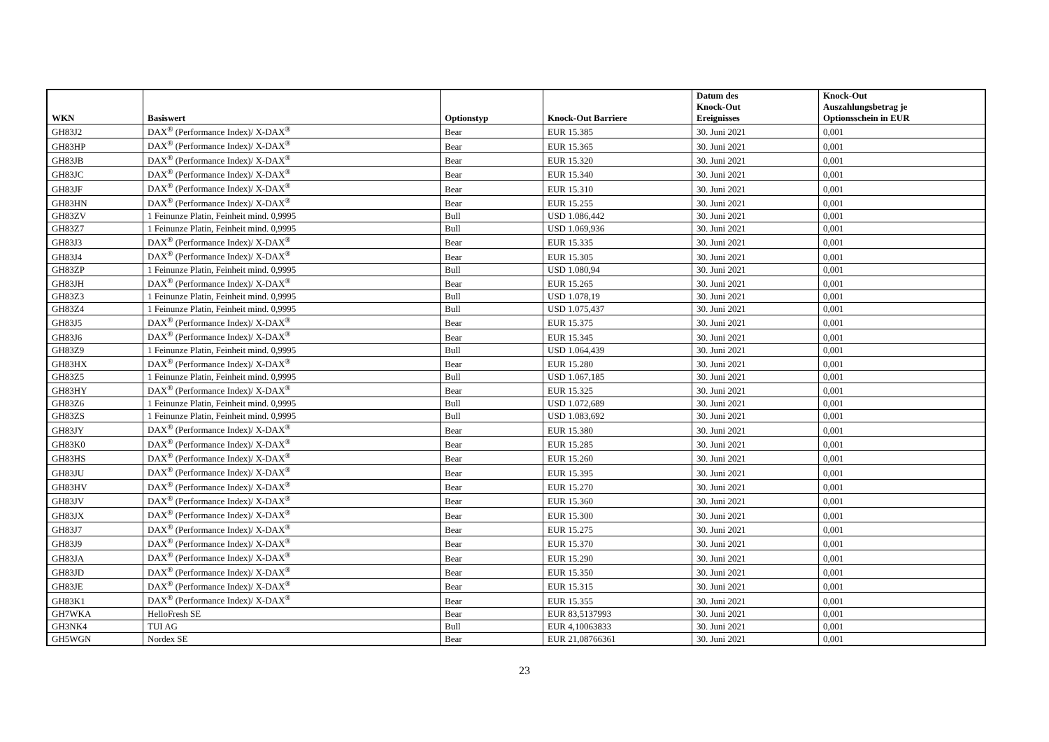| WKN | Basiswert | Optionstyp | Knock-Out Barriere | Datum des Knock-Out Ereignisses | Knock-Out Auszahlungsbetrag je Optionsschein in EUR |
| --- | --- | --- | --- | --- | --- |
| GH83J2 | DAX<sup>®</sup> (Performance Index)/ X-DAX<sup>®</sup> | Bear | EUR 15.385 | 30. Juni 2021 | 0,001 |
| GH83HP | DAX<sup>®</sup> (Performance Index)/ X-DAX<sup>®</sup> | Bear | EUR 15.365 | 30. Juni 2021 | 0,001 |
| GH83JB | DAX<sup>®</sup> (Performance Index)/ X-DAX<sup>®</sup> | Bear | EUR 15.320 | 30. Juni 2021 | 0,001 |
| GH83JC | DAX<sup>®</sup> (Performance Index)/ X-DAX<sup>®</sup> | Bear | EUR 15.340 | 30. Juni 2021 | 0,001 |
| GH83JF | DAX<sup>®</sup> (Performance Index)/ X-DAX<sup>®</sup> | Bear | EUR 15.310 | 30. Juni 2021 | 0,001 |
| GH83HN | DAX<sup>®</sup> (Performance Index)/ X-DAX<sup>®</sup> | Bear | EUR 15.255 | 30. Juni 2021 | 0,001 |
| GH83ZV | 1 Feinunze Platin, Feinheit mind. 0,9995 | Bull | USD 1.086,442 | 30. Juni 2021 | 0,001 |
| GH83Z7 | 1 Feinunze Platin, Feinheit mind. 0,9995 | Bull | USD 1.069,936 | 30. Juni 2021 | 0,001 |
| GH83J3 | DAX<sup>®</sup> (Performance Index)/ X-DAX<sup>®</sup> | Bear | EUR 15.335 | 30. Juni 2021 | 0,001 |
| GH83J4 | DAX<sup>®</sup> (Performance Index)/ X-DAX<sup>®</sup> | Bear | EUR 15.305 | 30. Juni 2021 | 0,001 |
| GH83ZP | 1 Feinunze Platin, Feinheit mind. 0,9995 | Bull | USD 1.080,94 | 30. Juni 2021 | 0,001 |
| GH83JH | DAX<sup>®</sup> (Performance Index)/ X-DAX<sup>®</sup> | Bear | EUR 15.265 | 30. Juni 2021 | 0,001 |
| GH83Z3 | 1 Feinunze Platin, Feinheit mind. 0,9995 | Bull | USD 1.078,19 | 30. Juni 2021 | 0,001 |
| GH83Z4 | 1 Feinunze Platin, Feinheit mind. 0,9995 | Bull | USD 1.075,437 | 30. Juni 2021 | 0,001 |
| GH83J5 | DAX<sup>®</sup> (Performance Index)/ X-DAX<sup>®</sup> | Bear | EUR 15.375 | 30. Juni 2021 | 0,001 |
| GH83J6 | DAX<sup>®</sup> (Performance Index)/ X-DAX<sup>®</sup> | Bear | EUR 15.345 | 30. Juni 2021 | 0,001 |
| GH83Z9 | 1 Feinunze Platin, Feinheit mind. 0,9995 | Bull | USD 1.064,439 | 30. Juni 2021 | 0,001 |
| GH83HX | DAX<sup>®</sup> (Performance Index)/ X-DAX<sup>®</sup> | Bear | EUR 15.280 | 30. Juni 2021 | 0,001 |
| GH83Z5 | 1 Feinunze Platin, Feinheit mind. 0,9995 | Bull | USD 1.067,185 | 30. Juni 2021 | 0,001 |
| GH83HY | DAX<sup>®</sup> (Performance Index)/ X-DAX<sup>®</sup> | Bear | EUR 15.325 | 30. Juni 2021 | 0,001 |
| GH83Z6 | 1 Feinunze Platin, Feinheit mind. 0,9995 | Bull | USD 1.072,689 | 30. Juni 2021 | 0,001 |
| GH83ZS | 1 Feinunze Platin, Feinheit mind. 0,9995 | Bull | USD 1.083,692 | 30. Juni 2021 | 0,001 |
| GH83JY | DAX<sup>®</sup> (Performance Index)/ X-DAX<sup>®</sup> | Bear | EUR 15.380 | 30. Juni 2021 | 0,001 |
| GH83K0 | DAX<sup>®</sup> (Performance Index)/ X-DAX<sup>®</sup> | Bear | EUR 15.285 | 30. Juni 2021 | 0,001 |
| GH83HS | DAX<sup>®</sup> (Performance Index)/ X-DAX<sup>®</sup> | Bear | EUR 15.260 | 30. Juni 2021 | 0,001 |
| GH83JU | DAX<sup>®</sup> (Performance Index)/ X-DAX<sup>®</sup> | Bear | EUR 15.395 | 30. Juni 2021 | 0,001 |
| GH83HV | DAX<sup>®</sup> (Performance Index)/ X-DAX<sup>®</sup> | Bear | EUR 15.270 | 30. Juni 2021 | 0,001 |
| GH83JV | DAX<sup>®</sup> (Performance Index)/ X-DAX<sup>®</sup> | Bear | EUR 15.360 | 30. Juni 2021 | 0,001 |
| GH83JX | DAX<sup>®</sup> (Performance Index)/ X-DAX<sup>®</sup> | Bear | EUR 15.300 | 30. Juni 2021 | 0,001 |
| GH83J7 | DAX<sup>®</sup> (Performance Index)/ X-DAX<sup>®</sup> | Bear | EUR 15.275 | 30. Juni 2021 | 0,001 |
| GH83J9 | DAX<sup>®</sup> (Performance Index)/ X-DAX<sup>®</sup> | Bear | EUR 15.370 | 30. Juni 2021 | 0,001 |
| GH83JA | DAX<sup>®</sup> (Performance Index)/ X-DAX<sup>®</sup> | Bear | EUR 15.290 | 30. Juni 2021 | 0,001 |
| GH83JD | DAX<sup>®</sup> (Performance Index)/ X-DAX<sup>®</sup> | Bear | EUR 15.350 | 30. Juni 2021 | 0,001 |
| GH83JE | DAX<sup>®</sup> (Performance Index)/ X-DAX<sup>®</sup> | Bear | EUR 15.315 | 30. Juni 2021 | 0,001 |
| GH83K1 | DAX<sup>®</sup> (Performance Index)/ X-DAX<sup>®</sup> | Bear | EUR 15.355 | 30. Juni 2021 | 0,001 |
| GH7WKA | HelloFresh SE | Bear | EUR 83,5137993 | 30. Juni 2021 | 0,001 |
| GH3NK4 | TUI AG | Bull | EUR 4,10063833 | 30. Juni 2021 | 0,001 |
| GH5WGN | Nordex SE | Bear | EUR 21,08766361 | 30. Juni 2021 | 0,001 |
23